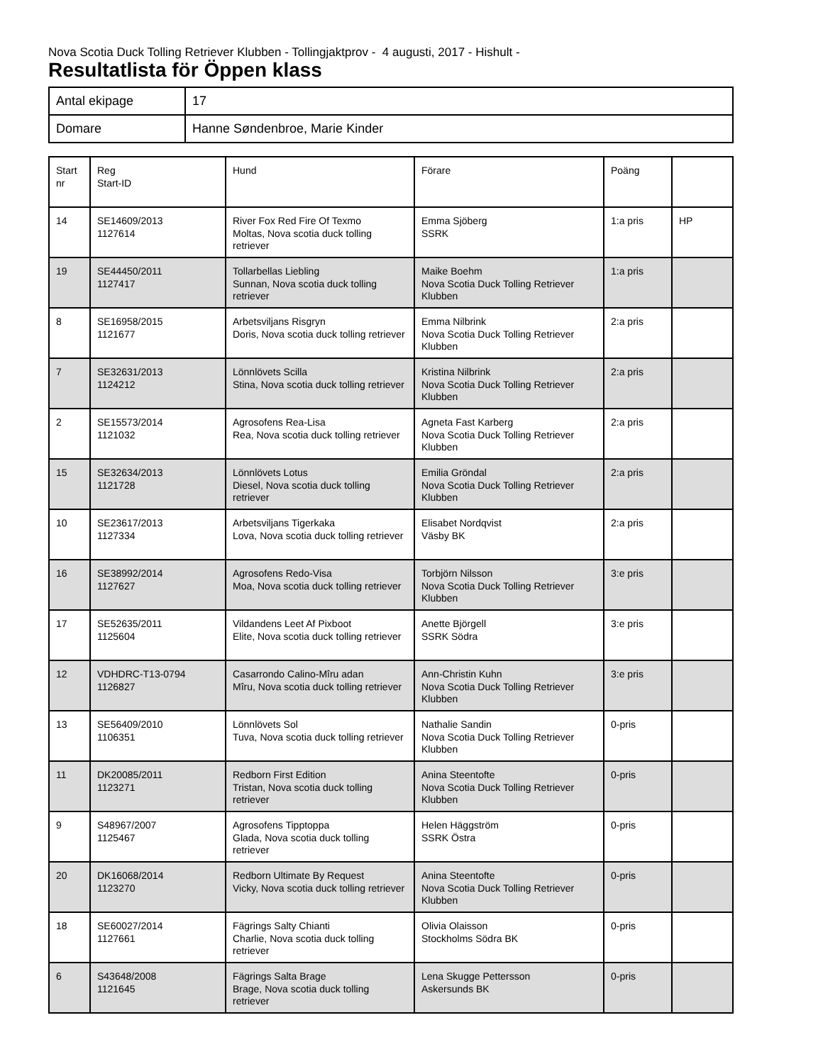Nova Scotia Duck Tolling Retriever Klubben - Tollingjaktprov - 4 augusti, 2017 - Hishult -
Resultatlista för Öppen klass
| Antal ekipage | 17 |
| Domare | Hanne Søndenbroe, Marie Kinder |
| Start nr | Reg Start-ID | Hund | Förare | Poäng | |
| 14 | SE14609/2013 1127614 | River Fox Red Fire Of Texmo Moltas, Nova scotia duck tolling retriever | Emma Sjöberg SSRK | 1:a pris | HP |
| 19 | SE44450/2011 1127417 | Tollarbellas Liebling Sunnan, Nova scotia duck tolling retriever | Maike Boehm Nova Scotia Duck Tolling Retriever Klubben | 1:a pris | |
| 8 | SE16958/2015 1121677 | Arbetsviljans Risgryn Doris, Nova scotia duck tolling retriever | Emma Nilbrink Nova Scotia Duck Tolling Retriever Klubben | 2:a pris | |
| 7 | SE32631/2013 1124212 | Lönnlövets Scilla Stina, Nova scotia duck tolling retriever | Kristina Nilbrink Nova Scotia Duck Tolling Retriever Klubben | 2:a pris | |
| 2 | SE15573/2014 1121032 | Agrosofens Rea-Lisa Rea, Nova scotia duck tolling retriever | Agneta Fast Karberg Nova Scotia Duck Tolling Retriever Klubben | 2:a pris | |
| 15 | SE32634/2013 1121728 | Lönnlövets Lotus Diesel, Nova scotia duck tolling retriever | Emilia Gröndal Nova Scotia Duck Tolling Retriever Klubben | 2:a pris | |
| 10 | SE23617/2013 1127334 | Arbetsviljans Tigerkaka Lova, Nova scotia duck tolling retriever | Elisabet Nordqvist Väsby BK | 2:a pris | |
| 16 | SE38992/2014 1127627 | Agrosofens Redo-Visa Moa, Nova scotia duck tolling retriever | Torbjörn Nilsson Nova Scotia Duck Tolling Retriever Klubben | 3:e pris | |
| 17 | SE52635/2011 1125604 | Vildandens Leet Af Pixboot Elite, Nova scotia duck tolling retriever | Anette Björgell SSRK Södra | 3:e pris | |
| 12 | VDHDRC-T13-0794 1126827 | Casarrondo Calino-Mîru adan Mîru, Nova scotia duck tolling retriever | Ann-Christin Kuhn Nova Scotia Duck Tolling Retriever Klubben | 3:e pris | |
| 13 | SE56409/2010 1106351 | Lönnlövets Sol Tuva, Nova scotia duck tolling retriever | Nathalie Sandin Nova Scotia Duck Tolling Retriever Klubben | 0-pris | |
| 11 | DK20085/2011 1123271 | Redborn First Edition Tristan, Nova scotia duck tolling retriever | Anina Steentofte Nova Scotia Duck Tolling Retriever Klubben | 0-pris | |
| 9 | S48967/2007 1125467 | Agrosofens Tipptoppa Glada, Nova scotia duck tolling retriever | Helen Häggström SSRK Östra | 0-pris | |
| 20 | DK16068/2014 1123270 | Redborn Ultimate By Request Vicky, Nova scotia duck tolling retriever | Anina Steentofte Nova Scotia Duck Tolling Retriever Klubben | 0-pris | |
| 18 | SE60027/2014 1127661 | Fägrings Salty Chianti Charlie, Nova scotia duck tolling retriever | Olivia Olaisson Stockholms Södra BK | 0-pris | |
| 6 | S43648/2008 1121645 | Fägrings Salta Brage Brage, Nova scotia duck tolling retriever | Lena Skugge Pettersson Askersunds BK | 0-pris | |